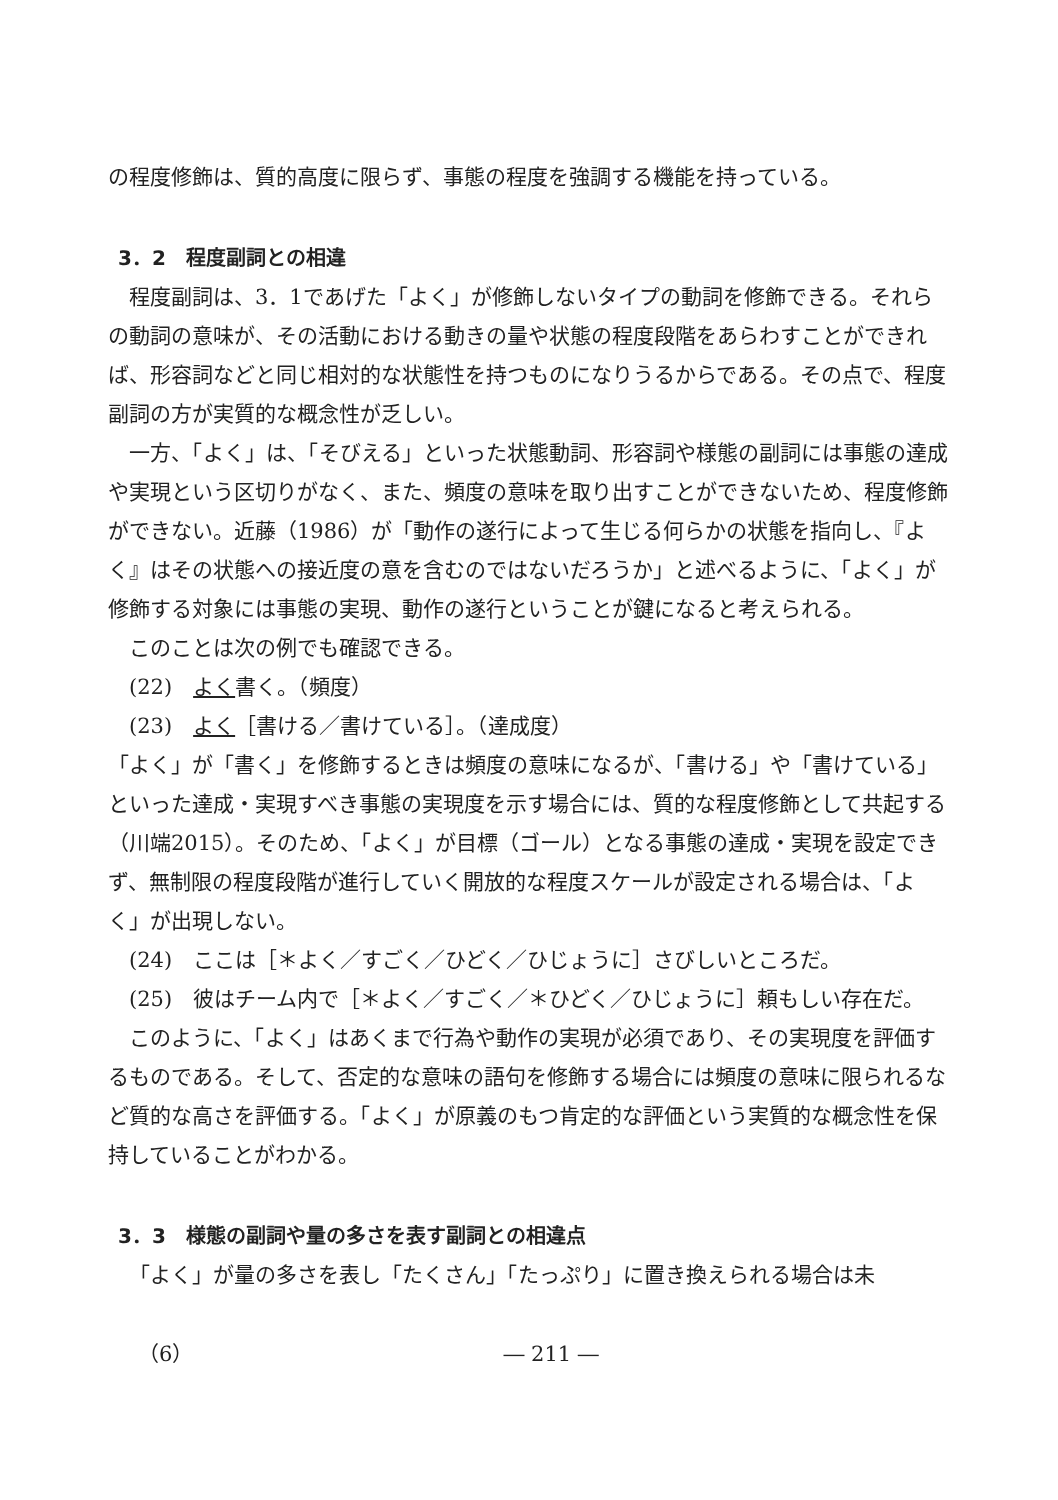の程度修飾は、質的高度に限らず、事態の程度を強調する機能を持っている。
3．2　程度副詞との相違
程度副詞は、3．1であげた「よく」が修飾しないタイプの動詞を修飾できる。それらの動詞の意味が、その活動における動きの量や状態の程度段階をあらわすことができれば、形容詞などと同じ相対的な状態性を持つものになりうるからである。その点で、程度副詞の方が実質的な概念性が乏しい。
一方、「よく」は、「そびえる」といった状態動詞、形容詞や様態の副詞には事態の達成や実現という区切りがなく、また、頻度の意味を取り出すことができないため、程度修飾ができない。近藤（1986）が「動作の遂行によって生じる何らかの状態を指向し、『よく』はその状態への接近度の意を含むのではないだろうか」と述べるように、「よく」が修飾する対象には事態の実現、動作の遂行ということが鍵になると考えられる。
このことは次の例でも確認できる。
(22)　よく書く。（頻度）
(23)　よく［書ける／書けている］。（達成度）
「よく」が「書く」を修飾するときは頻度の意味になるが、「書ける」や「書けている」といった達成・実現すべき事態の実現度を示す場合には、質的な程度修飾として共起する（川端2015）。そのため、「よく」が目標（ゴール）となる事態の達成・実現を設定できず、無制限の程度段階が進行していく開放的な程度スケールが設定される場合は、「よく」が出現しない。
(24)　ここは［＊よく／すごく／ひどく／ひじょうに］さびしいところだ。
(25)　彼はチーム内で［＊よく／すごく／＊ひどく／ひじょうに］頼もしい存在だ。
このように、「よく」はあくまで行為や動作の実現が必須であり、その実現度を評価するものである。そして、否定的な意味の語句を修飾する場合には頻度の意味に限られるなど質的な高さを評価する。「よく」が原義のもつ肯定的な評価という実質的な概念性を保持していることがわかる。
3．3　様態の副詞や量の多さを表す副詞との相違点
「よく」が量の多さを表し「たくさん」「たっぷり」に置き換えられる場合は未
（6） ― 211 ―